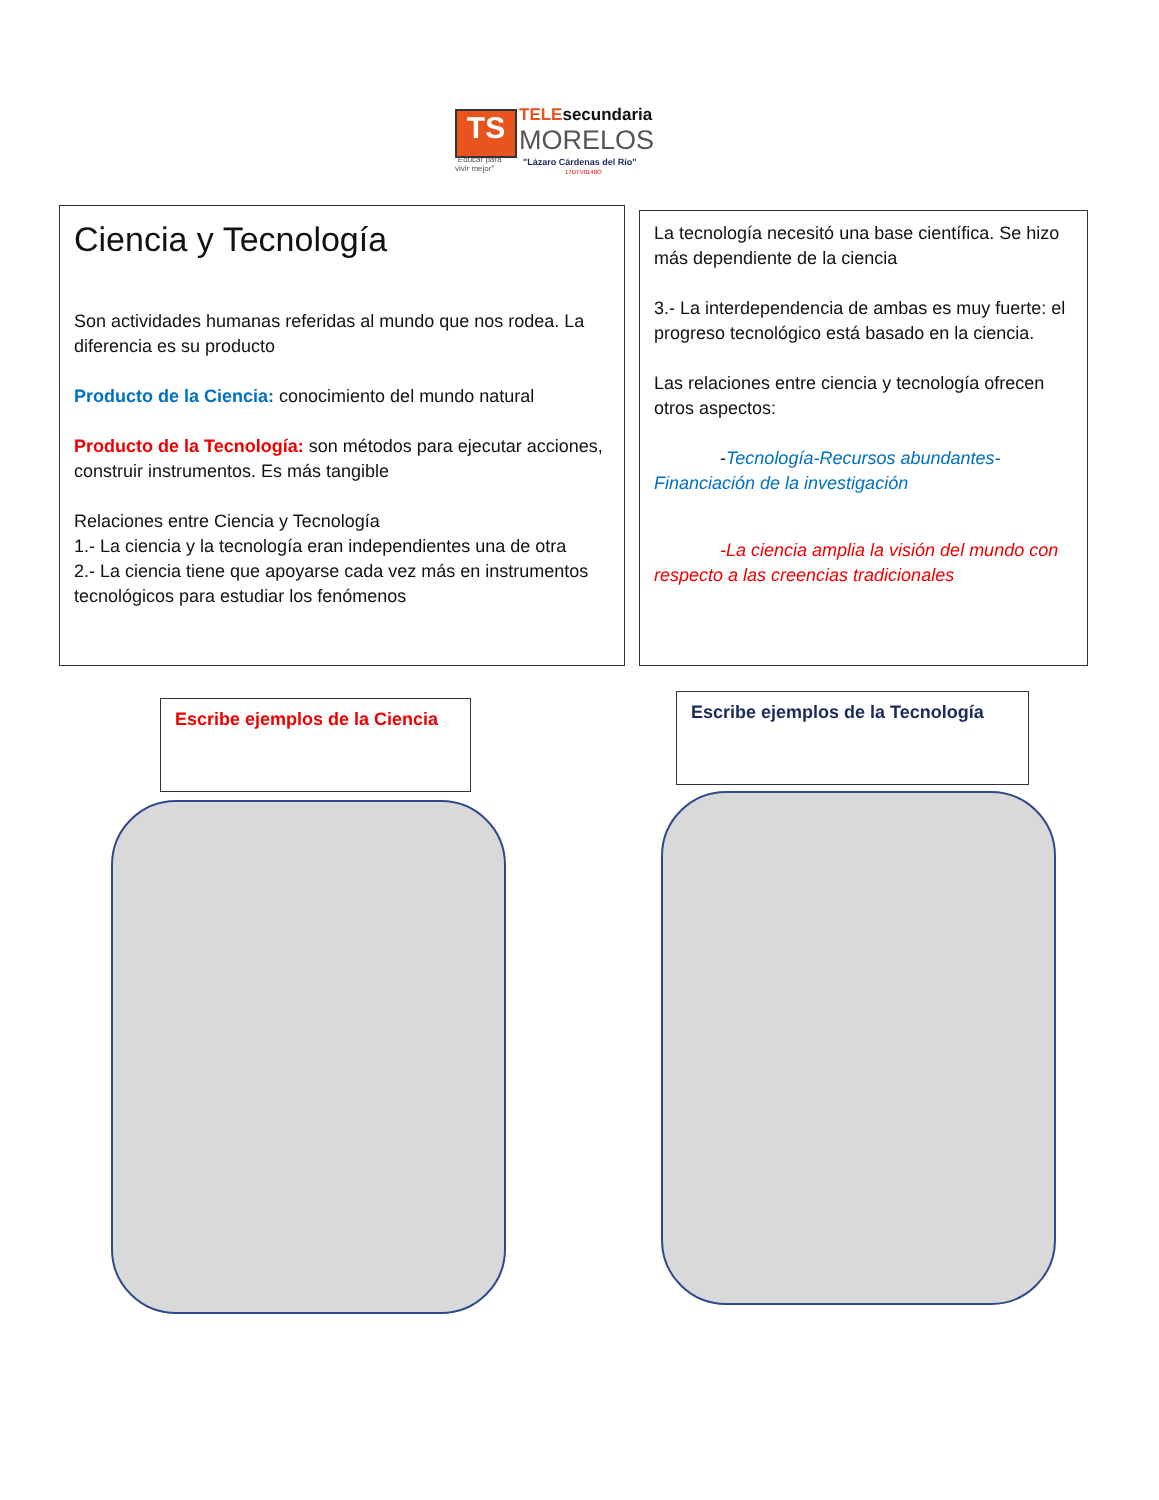TS TELEsecundaria
MORELOS
"Educar para
vivir mejor"
"Lázaro Cárdenas del Río"
17DTV0148O
Ciencia y Tecnología
Son actividades humanas referidas al mundo que nos rodea. La diferencia es su producto
Producto de la Ciencia: conocimiento del mundo natural
Producto de la Tecnología: son métodos para ejecutar acciones, construir instrumentos. Es más tangible
Relaciones entre Ciencia y Tecnología
1.- La ciencia y la tecnología eran independientes una de otra
2.- La ciencia tiene que apoyarse cada vez más en instrumentos tecnológicos para estudiar los fenómenos
La tecnología necesitó una base científica. Se hizo más dependiente de la ciencia
3.- La interdependencia de ambas es muy fuerte: el progreso tecnológico está basado en la ciencia.
Las relaciones entre ciencia y tecnología ofrecen otros aspectos:
-Tecnología-Recursos abundantes-Financiación de la investigación
-La ciencia amplia la visión del mundo con respecto a las creencias tradicionales
Escribe ejemplos de la Ciencia
Escribe ejemplos de la Tecnología